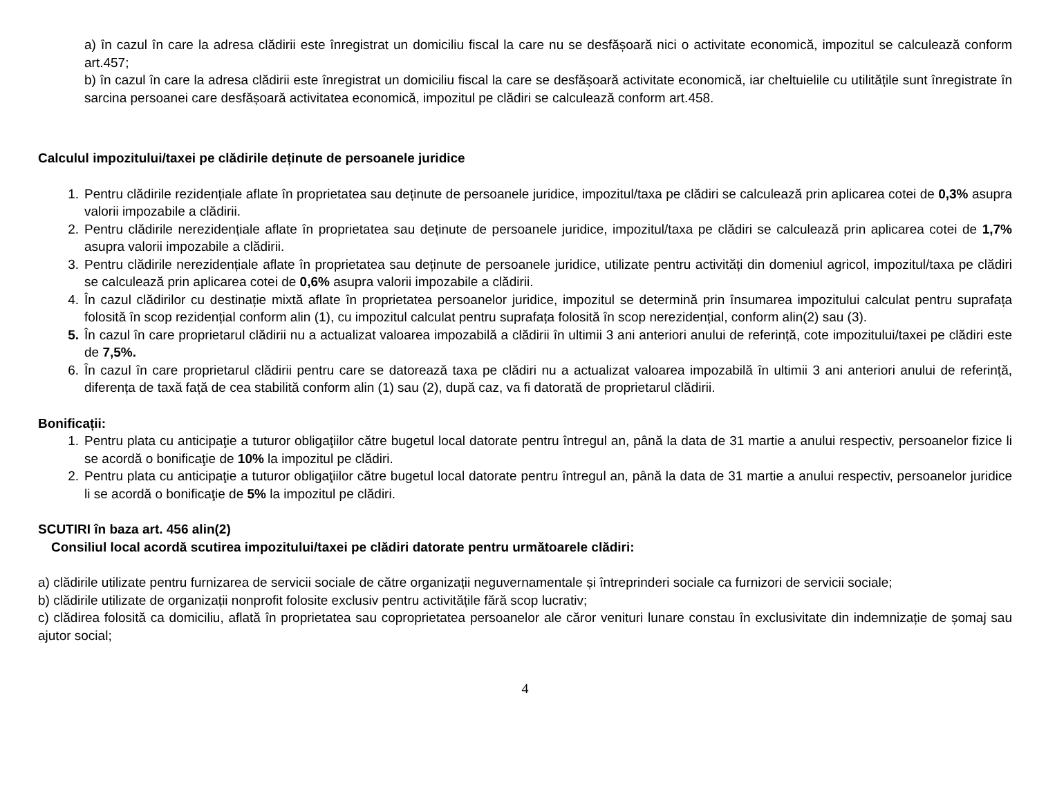a) în cazul în care la adresa clădirii este înregistrat un domiciliu fiscal la care nu se desfășoară nici o activitate economică, impozitul se calculează conform art.457;
b) în cazul în care la adresa clădirii este înregistrat un domiciliu fiscal la care se desfășoară activitate economică, iar cheltuielile cu utilitățile sunt înregistrate în sarcina persoanei care desfășoară activitatea economică, impozitul pe clădiri se calculează conform art.458.
Calculul impozitului/taxei pe clădirile deținute de persoanele juridice
1. Pentru clădirile rezidențiale aflate în proprietatea sau deținute de persoanele juridice, impozitul/taxa pe clădiri se calculează prin aplicarea cotei de 0,3% asupra valorii impozabile a clădirii.
2. Pentru clădirile nerezidențiale aflate în proprietatea sau deținute de persoanele juridice, impozitul/taxa pe clădiri se calculează prin aplicarea cotei de 1,7% asupra valorii impozabile a clădirii.
3. Pentru clădirile nerezidențiale aflate în proprietatea sau deținute de persoanele juridice, utilizate pentru activități din domeniul agricol, impozitul/taxa pe clădiri se calculează prin aplicarea cotei de 0,6% asupra valorii impozabile a clădirii.
4. În cazul clădirilor cu destinație mixtă aflate în proprietatea persoanelor juridice, impozitul se determină prin însumarea impozitului calculat pentru suprafața folosită în scop rezidențial conform alin (1), cu impozitul calculat pentru suprafața folosită în scop nerezidențial, conform alin(2) sau (3).
5. În cazul în care proprietarul clădirii nu a actualizat valoarea impozabilă a clădirii în ultimii 3 ani anteriori anului de referință, cote impozitului/taxei pe clădiri este de 7,5%.
6. În cazul în care proprietarul clădirii pentru care se datorează taxa pe clădiri nu a actualizat valoarea impozabilă în ultimii 3 ani anteriori anului de referință, diferența de taxă față de cea stabilită conform alin (1) sau (2), după caz, va fi datorată de proprietarul clădirii.
Bonificații:
1. Pentru plata cu anticipaţie a tuturor obligaţiilor către bugetul local datorate pentru întregul an, până la data de 31 martie a anului respectiv, persoanelor fizice li se acordă o bonificaţie de 10% la impozitul pe clădiri.
2. Pentru plata cu anticipaţie a tuturor obligaţiilor către bugetul local datorate pentru întregul an, până la data de 31 martie a anului respectiv, persoanelor juridice li se acordă o bonificaţie de 5% la impozitul pe clădiri.
SCUTIRI în baza art. 456 alin(2)
Consiliul local acordă scutirea impozitului/taxei pe clădiri datorate pentru următoarele clădiri:
a) clădirile utilizate pentru furnizarea de servicii sociale de către organizații neguvernamentale și întreprinderi sociale ca furnizori de servicii sociale;
b) clădirile utilizate de organizații nonprofit folosite exclusiv pentru activitățile fără scop lucrativ;
c) clădirea folosită ca domiciliu, aflată în proprietatea sau coproprietatea persoanelor ale căror venituri lunare constau în exclusivitate din indemnizație de șomaj sau ajutor social;
4